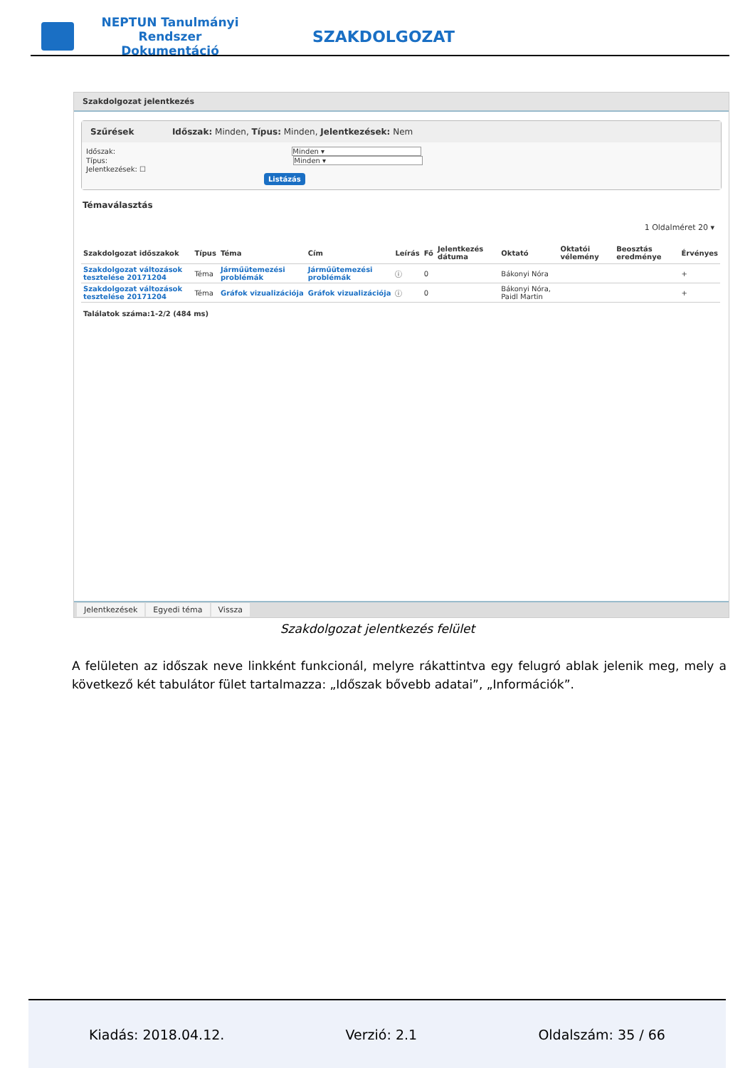NEPTUN Tanulmányi Rendszer Dokumentáció
SZAKDOLGOZAT
Szakdolgozat jelentkezés
Szűrések Időszak: Minden, Típus: Minden, Jelentkezések: Nem
Időszak: Minden ▾
Típus: Minden ▾
Jelentkezések: ☐
Listázás
Témaválasztás
1 Oldalméret 20 ▾
| Szakdolgozat időszakok | Típus | Téma | Cím | Leírás | Fő | Jelentkezés dátuma | Oktató | Oktatói vélemény | Beosztás eredménye | Érvényes |
| --- | --- | --- | --- | --- | --- | --- | --- | --- | --- | --- |
| Szakdolgozat változások tesztelése 20171204 | Téma | Járműütemezési problémák | Járműütemezési problémák | ⓘ | 0 | | Bákonyi Nóra | | | + |
| Szakdolgozat változások tesztelése 20171204 | Téma | Gráfok vizualizációja | Gráfok vizualizációja | ⓘ | 0 | | Bákonyi Nóra, Paidl Martin | | | + |
| Találatok száma:1-2/2 (484 ms) | | | | | | | | | | |
Jelentkezések Egyedi téma Vissza
Szakdolgozat jelentkezés felület
A felületen az időszak neve linkként funkcionál, melyre rákattintva egy felugró ablak jelenik meg, mely a következő két tabulátor fület tartalmazza: „Időszak bővebb adatai”, „Információk”.
Kiadás: 2018.04.12. Verzió: 2.1 Oldalszám: 35 / 66